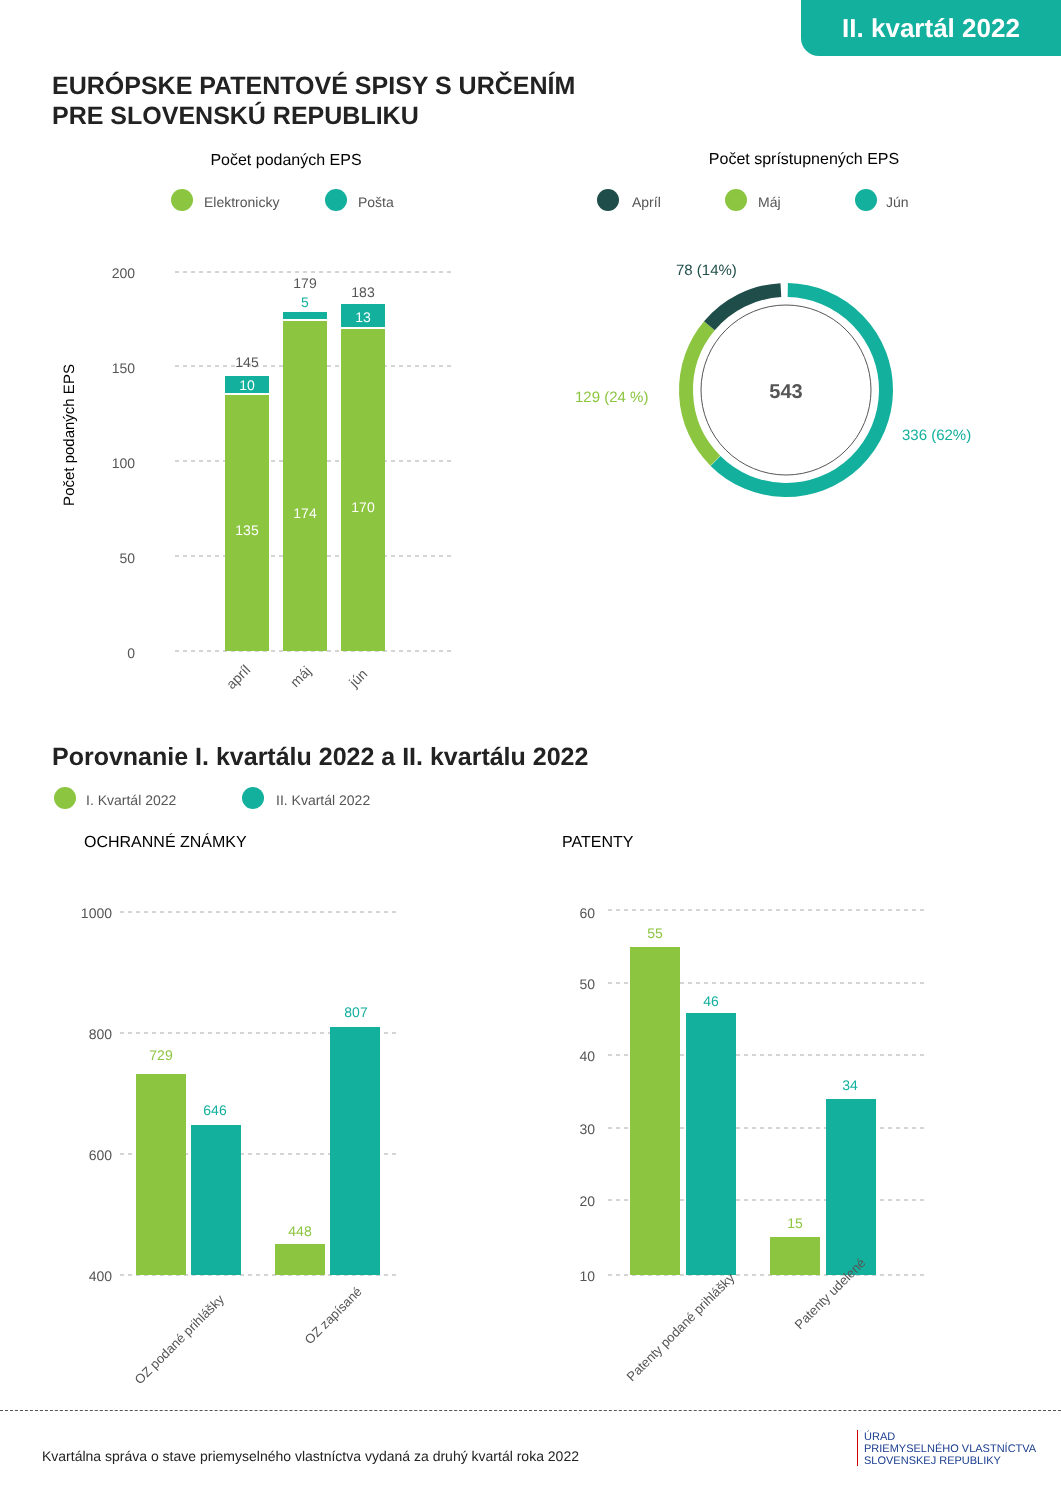II. kvartál 2022
EURÓPSKE PATENTOVÉ SPISY S URČENÍM
PRE SLOVENSKÚ REPUBLIKU
Porovnanie I. kvartálu 2022 a II. kvartálu 2022
Počet podaných EPS
Elektronicky
Pošta
Počet sprístupnených EPS
Apríl
Máj
Jún
200
150
100
50
0
Počet podaných EPS
135
10
174
170
13
145
179
183
5
apríl
máj
jún
543
78 (14%)
129 (24 %)
336 (62%)
I. Kvartál 2022
II. Kvartál 2022
OCHRANNÉ ZNÁMKY
PATENTY
1000
800
600
400
60
50
40
30
20
10
729
646
448
807
55
46
15
34
OZ podané prihlášky
OZ zapísané
Patenty podané prihlášky
Patenty udelené
Kvartálna správa o stave priemyselného vlastníctva vydaná za druhý kvartál roka 2022
ÚRAD
PRIEMYSELNÉHO VLASTNÍCTVA
SLOVENSKEJ REPUBLIKY